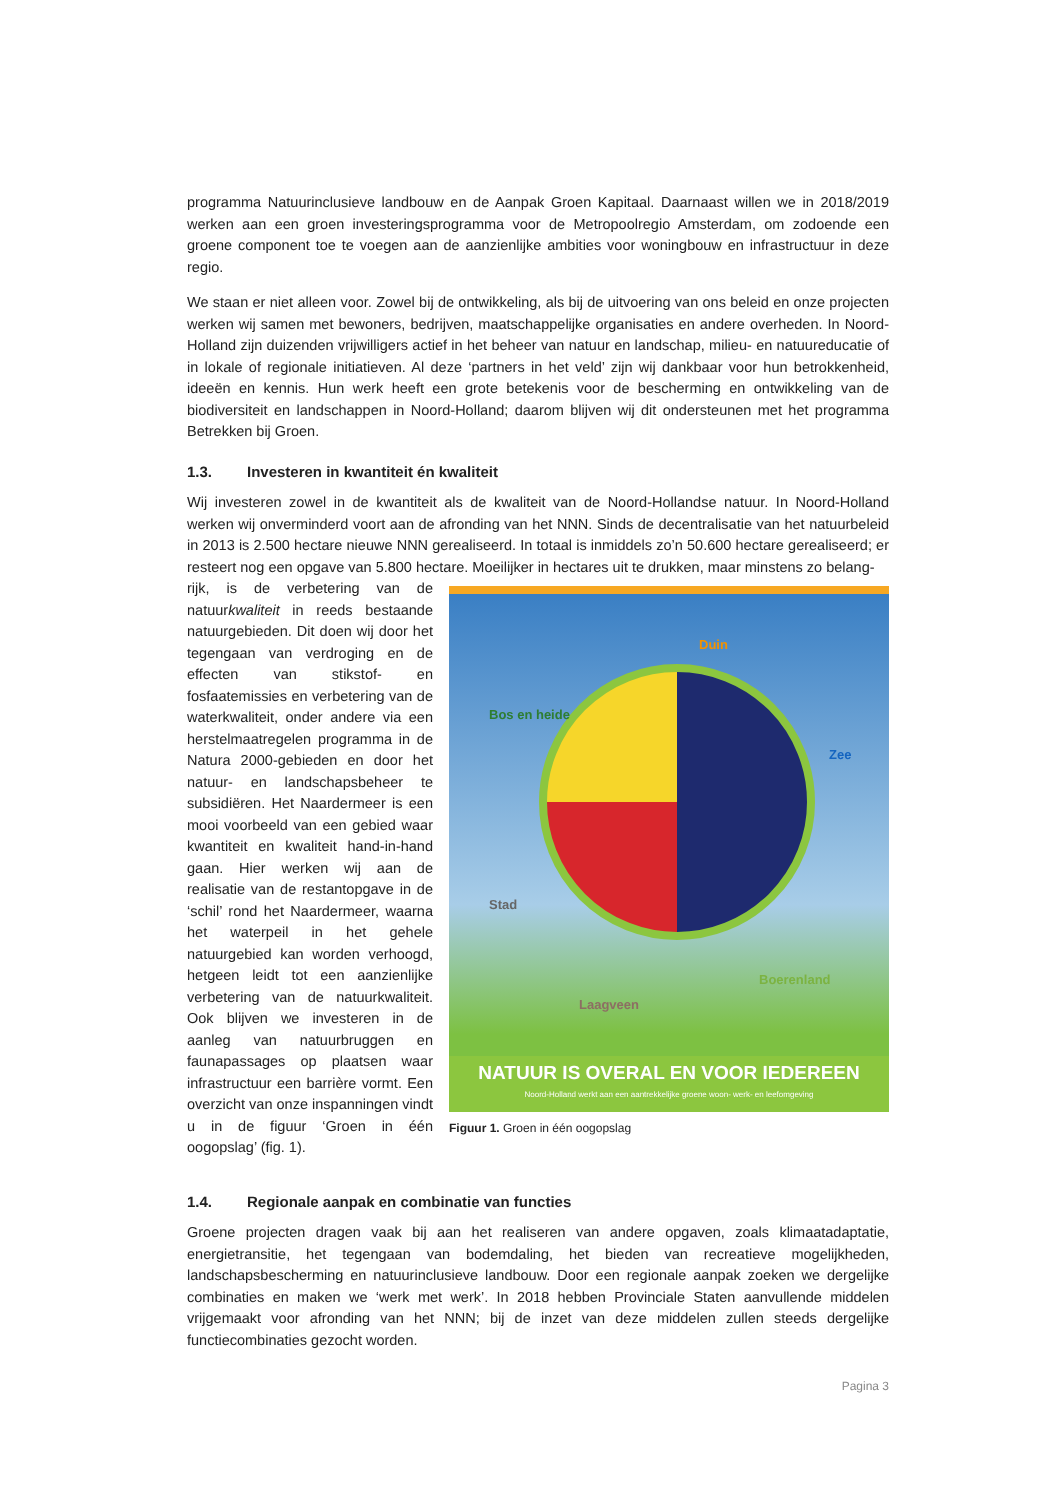programma Natuurinclusieve landbouw en de Aanpak Groen Kapitaal. Daarnaast willen we in 2018/2019 werken aan een groen investeringsprogramma voor de Metropoolregio Amsterdam, om zodoende een groene component toe te voegen aan de aanzienlijke ambities voor woningbouw en infrastructuur in deze regio.
We staan er niet alleen voor. Zowel bij de ontwikkeling, als bij de uitvoering van ons beleid en onze projecten werken wij samen met bewoners, bedrijven, maatschappelijke organisaties en andere overheden. In Noord-Holland zijn duizenden vrijwilligers actief in het beheer van natuur en landschap, milieu- en natuureducatie of in lokale of regionale initiatieven. Al deze ‘partners in het veld’ zijn wij dankbaar voor hun betrokkenheid, ideeën en kennis. Hun werk heeft een grote betekenis voor de bescherming en ontwikkeling van de biodiversiteit en landschappen in Noord-Holland; daarom blijven wij dit ondersteunen met het programma Betrekken bij Groen.
1.3. Investeren in kwantiteit én kwaliteit
Wij investeren zowel in de kwantiteit als de kwaliteit van de Noord-Hollandse natuur. In Noord-Holland werken wij onverminderd voort aan de afronding van het NNN. Sinds de decentralisatie van het natuurbeleid in 2013 is 2.500 hectare nieuwe NNN gerealiseerd. In totaal is inmiddels zo’n 50.600 hectare gerealiseerd; er resteert nog een opgave van 5.800 hectare. Moeilijker in hectares uit te drukken, maar minstens zo belang-
rijk, is de verbetering van de natuurkwaliteit in reeds bestaande natuurgebieden. Dit doen wij door het tegengaan van verdroging en de effecten van stikstof- en fosfaatemissies en verbetering van de waterkwaliteit, onder andere via een herstelmaatregelen programma in de Natura 2000-gebieden en door het natuur- en landschapsbeheer te subsidiëren. Het Naardermeer is een mooi voorbeeld van een gebied waar kwantiteit en kwaliteit hand-in-hand gaan. Hier werken wij aan de realisatie van de restantopgave in de ‘schil’ rond het Naardermeer, waarna het waterpeil in het gehele natuurgebied kan worden verhoogd, hetgeen leidt tot een aanzienlijke verbetering van de natuurkwaliteit. Ook blijven we investeren in de aanleg van natuurbruggen en faunapassages op plaatsen waar infrastructuur een barrière vormt. Een overzicht van onze inspanningen vindt u in de figuur ‘Groen in één oogopslag’ (fig. 1).
Duin
Bos en heide
Zee
Stad
Boerenland
Laagveen
NATUUR IS OVERAL EN VOOR IEDEREEN
Noord-Holland werkt aan een aantrekkelijke groene woon- werk- en leefomgeving
Figuur 1. Groen in één oogopslag
1.4. Regionale aanpak en combinatie van functies
Groene projecten dragen vaak bij aan het realiseren van andere opgaven, zoals klimaatadaptatie, energietransitie, het tegengaan van bodemdaling, het bieden van recreatieve mogelijkheden, landschapsbescherming en natuurinclusieve landbouw. Door een regionale aanpak zoeken we dergelijke combinaties en maken we ‘werk met werk’. In 2018 hebben Provinciale Staten aanvullende middelen vrijgemaakt voor afronding van het NNN; bij de inzet van deze middelen zullen steeds dergelijke functiecombinaties gezocht worden.
Pagina 3